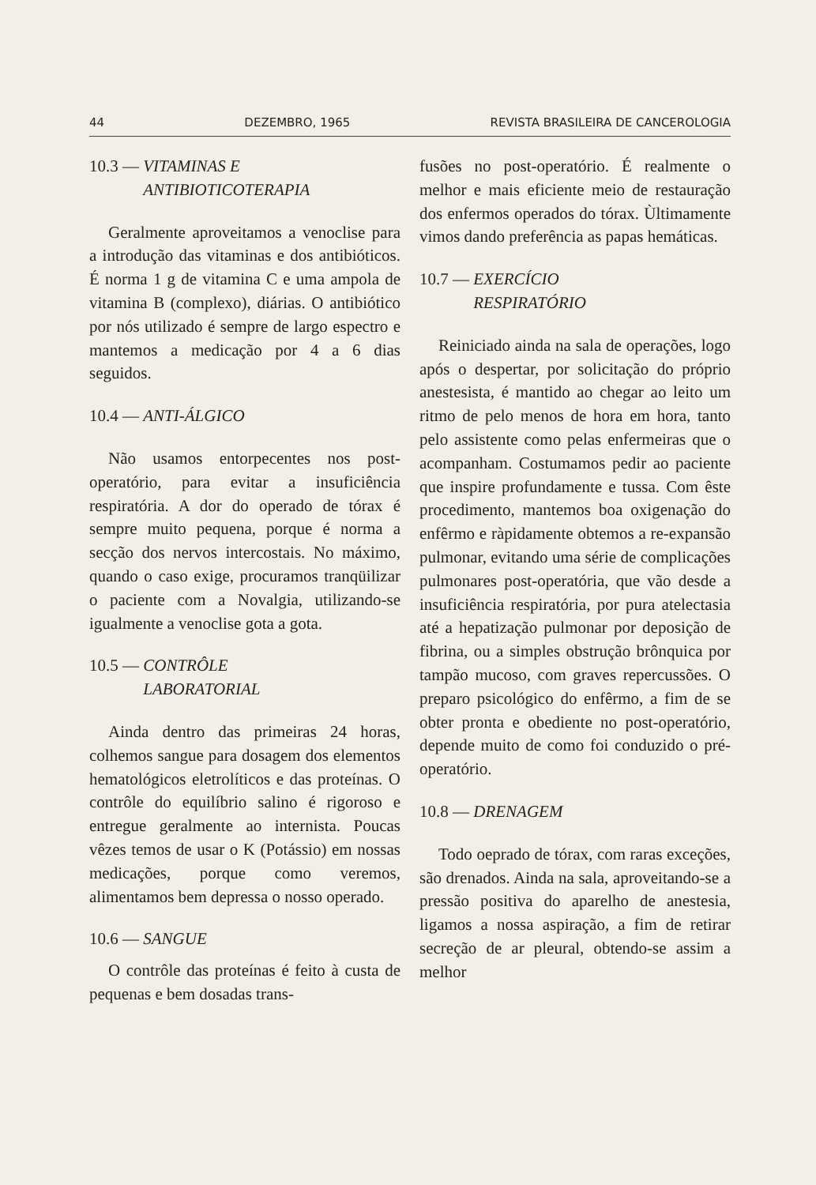44 DEZEMBRO, 1965 REVISTA BRASILEIRA DE CANCEROLOGIA
10.3 — VITAMINAS E
ANTIBIOTICOTERAPIA
Geralmente aproveitamos a venoclise para a introdução das vitaminas e dos antibióticos. É norma 1 g de vitamina C e uma ampola de vitamina B (complexo), diárias. O antibiótico por nós utilizado é sempre de largo espectro e mantemos a medicação por 4 a 6 dias seguidos.
10.4 — ANTI-ÁLGICO
Não usamos entorpecentes nos post-operatório, para evitar a insuficiência respiratória. A dor do operado de tórax é sempre muito pequena, porque é norma a secção dos nervos intercostais. No máximo, quando o caso exige, procuramos tranqüilizar o paciente com a Novalgia, utilizando-se igualmente a venoclise gota a gota.
10.5 — CONTRÔLE
LABORATORIAL
Ainda dentro das primeiras 24 horas, colhemos sangue para dosagem dos elementos hematológicos eletrolíticos e das proteínas. O contrôle do equilíbrio salino é rigoroso e entregue geralmente ao internista. Poucas vêzes temos de usar o K (Potássio) em nossas medicações, porque como veremos, alimentamos bem depressa o nosso operado.
10.6 — SANGUE
O contrôle das proteínas é feito à custa de pequenas e bem dosadas trans-
fusões no post-operatório. É realmente o melhor e mais eficiente meio de restauração dos enfermos operados do tórax. Ùltimamente vimos dando preferência as papas hemáticas.
10.7 — EXERCÍCIO
RESPIRATÓRIO
Reiniciado ainda na sala de operações, logo após o despertar, por solicitação do próprio anestesista, é mantido ao chegar ao leito um ritmo de pelo menos de hora em hora, tanto pelo assistente como pelas enfermeiras que o acompanham. Costumamos pedir ao paciente que inspire profundamente e tussa. Com êste procedimento, mantemos boa oxigenação do enfêrmo e ràpidamente obtemos a re-expansão pulmonar, evitando uma série de complicações pulmonares post-operatória, que vão desde a insuficiência respiratória, por pura atelectasia até a hepatização pulmonar por deposição de fibrina, ou a simples obstrução brônquica por tampão mucoso, com graves repercussões. O preparo psicológico do enfêrmo, a fim de se obter pronta e obediente no post-operatório, depende muito de como foi conduzido o pré-operatório.
10.8 — DRENAGEM
Todo oeprado de tórax, com raras exceções, são drenados. Ainda na sala, aproveitando-se a pressão positiva do aparelho de anestesia, ligamos a nossa aspiração, a fim de retirar secreção de ar pleural, obtendo-se assim a melhor